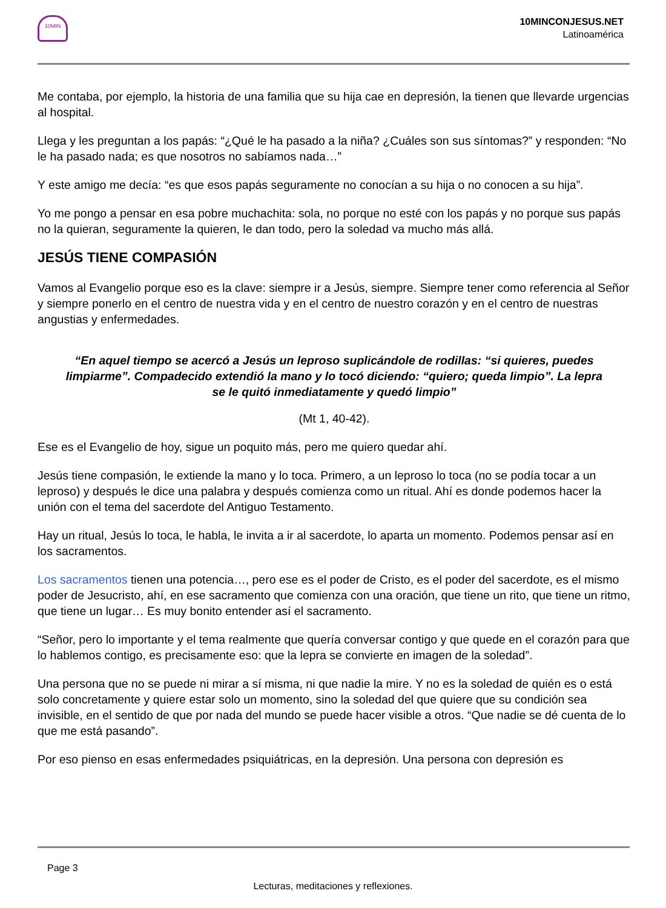10MIN
10MINCONJESUS.NET
Latinoamérica
Me contaba, por ejemplo, la historia de una familia que su hija cae en depresión, la tienen que llevarde urgencias al hospital.
Llega y les preguntan a los papás: “¿Qué le ha pasado a la niña? ¿Cuáles son sus síntomas?” y responden: “No le ha pasado nada; es que nosotros no sabíamos nada…”
Y este amigo me decía: “es que esos papás seguramente no conocían a su hija o no conocen a su hija”.
Yo me pongo a pensar en esa pobre muchachita: sola, no porque no esté con los papás y no porque sus papás no la quieran, seguramente la quieren, le dan todo, pero la soledad va mucho más allá.
JESÚS TIENE COMPASIÓN
Vamos al Evangelio porque eso es la clave: siempre ir a Jesús, siempre. Siempre tener como referencia al Señor y siempre ponerlo en el centro de nuestra vida y en el centro de nuestro corazón y en el centro de nuestras angustias y enfermedades.
“En aquel tiempo se acercó a Jesús un leproso suplicándole de rodillas: “si quieres, puedes limpiarme”. Compadecido extendió la mano y lo tocó diciendo: “quiero; queda limpio”. La lepra se le quitó inmediatamente y quedó limpio”
(Mt 1, 40-42).
Ese es el Evangelio de hoy, sigue un poquito más, pero me quiero quedar ahí.
Jesús tiene compasión, le extiende la mano y lo toca. Primero, a un leproso lo toca (no se podía tocar a un leproso) y después le dice una palabra y después comienza como un ritual. Ahí es donde podemos hacer la unión con el tema del sacerdote del Antiguo Testamento.
Hay un ritual, Jesús lo toca, le habla, le invita a ir al sacerdote, lo aparta un momento. Podemos pensar así en los sacramentos.
Los sacramentos tienen una potencia…, pero ese es el poder de Cristo, es el poder del sacerdote, es el mismo poder de Jesucristo, ahí, en ese sacramento que comienza con una oración, que tiene un rito, que tiene un ritmo, que tiene un lugar… Es muy bonito entender así el sacramento.
“Señor, pero lo importante y el tema realmente que quería conversar contigo y que quede en el corazón para que lo hablemos contigo, es precisamente eso: que la lepra se convierte en imagen de la soledad”.
Una persona que no se puede ni mirar a sí misma, ni que nadie la mire. Y no es la soledad de quién es o está solo concretamente y quiere estar solo un momento, sino la soledad del que quiere que su condición sea invisible, en el sentido de que por nada del mundo se puede hacer visible a otros. “Que nadie se dé cuenta de lo que me está pasando”.
Por eso pienso en esas enfermedades psiquiátricas, en la depresión. Una persona con depresión es
Page 3
Lecturas, meditaciones y reflexiones.